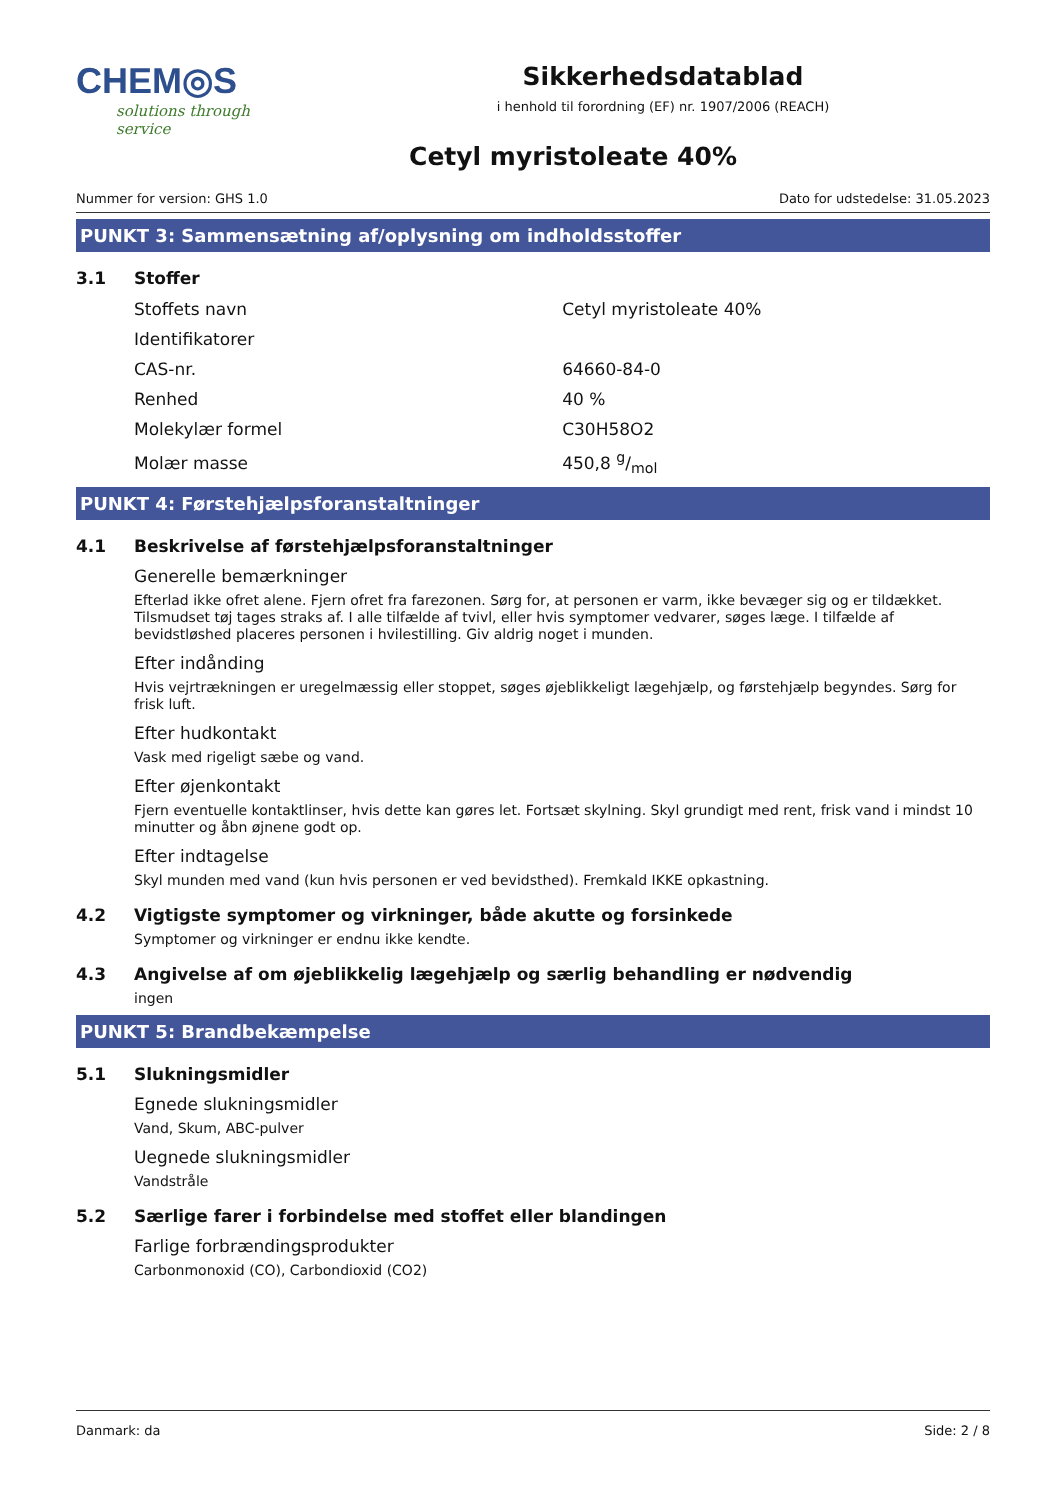CHEM◎S
solutions through service
Sikkerhedsdatablad
i henhold til forordning (EF) nr. 1907/2006 (REACH)
Cetyl myristoleate 40%
Nummer for version: GHS 1.0 Dato for udstedelse: 31.05.2023
PUNKT 3: Sammensætning af/oplysning om indholdsstoffer
3.1 Stoffer
| Stoffets navn | Cetyl myristoleate 40% |
| Identifikatorer | |
| CAS-nr. | 64660-84-0 |
| Renhed | 40 % |
| Molekylær formel | C30H58O2 |
| Molær masse | 450,8 g/mol |
PUNKT 4: Førstehjælpsforanstaltninger
4.1 Beskrivelse af førstehjælpsforanstaltninger
Generelle bemærkninger
Efterlad ikke ofret alene. Fjern ofret fra farezonen. Sørg for, at personen er varm, ikke bevæger sig og er tildækket. Tilsmudset tøj tages straks af. I alle tilfælde af tvivl, eller hvis symptomer vedvarer, søges læge. I tilfælde af bevidstløshed placeres personen i hvilestilling. Giv aldrig noget i munden.
Efter indånding
Hvis vejrtrækningen er uregelmæssig eller stoppet, søges øjeblikkeligt lægehjælp, og førstehjælp begyndes. Sørg for frisk luft.
Efter hudkontakt
Vask med rigeligt sæbe og vand.
Efter øjenkontakt
Fjern eventuelle kontaktlinser, hvis dette kan gøres let. Fortsæt skylning. Skyl grundigt med rent, frisk vand i mindst 10 minutter og åbn øjnene godt op.
Efter indtagelse
Skyl munden med vand (kun hvis personen er ved bevidsthed). Fremkald IKKE opkastning.
4.2 Vigtigste symptomer og virkninger, både akutte og forsinkede
Symptomer og virkninger er endnu ikke kendte.
4.3 Angivelse af om øjeblikkelig lægehjælp og særlig behandling er nødvendig
ingen
PUNKT 5: Brandbekæmpelse
5.1 Slukningsmidler
Egnede slukningsmidler
Vand, Skum, ABC-pulver
Uegnede slukningsmidler
Vandstråle
5.2 Særlige farer i forbindelse med stoffet eller blandingen
Farlige forbrændingsprodukter
Carbonmonoxid (CO), Carbondioxid (CO2)
Danmark: da Side: 2 / 8